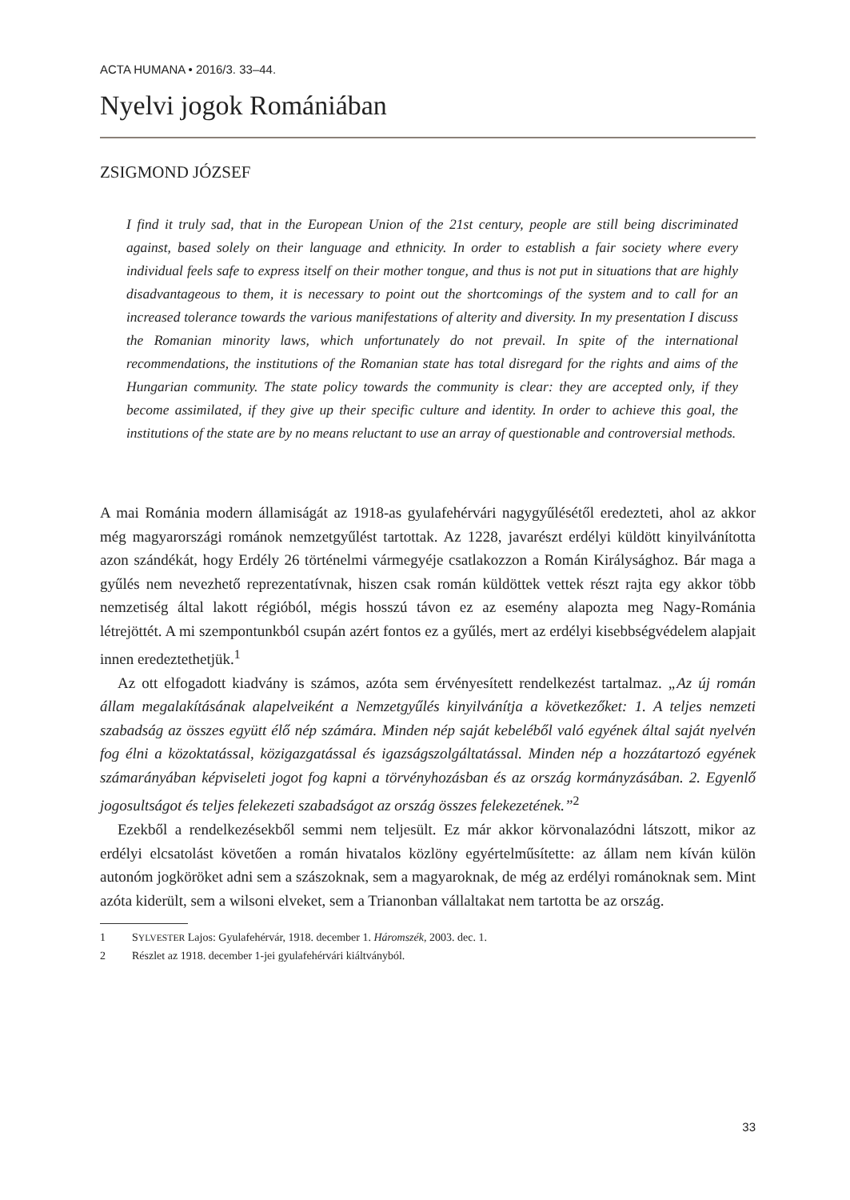ACTA HUMANA • 2016/3. 33–44.
Nyelvi jogok Romániában
ZSIGMOND JÓZSEF
I find it truly sad, that in the European Union of the 21st century, people are still being discriminated against, based solely on their language and ethnicity. In order to establish a fair society where every individual feels safe to express itself on their mother tongue, and thus is not put in situations that are highly disadvantageous to them, it is necessary to point out the shortcomings of the system and to call for an increased tolerance towards the various manifestations of alterity and diversity. In my presentation I discuss the Romanian minority laws, which unfortunately do not prevail. In spite of the international recommendations, the institutions of the Romanian state has total disregard for the rights and aims of the Hungarian community. The state policy towards the community is clear: they are accepted only, if they become assimilated, if they give up their specific culture and identity. In order to achieve this goal, the institutions of the state are by no means reluctant to use an array of questionable and controversial methods.
A mai Románia modern államiságát az 1918-as gyulafehérvári nagygyűlésétől eredezteti, ahol az akkor még magyarországi románok nemzetgyűlést tartottak. Az 1228, javarészt erdélyi küldött kinyilvánította azon szándékát, hogy Erdély 26 történelmi vármegyéje csatlakozzon a Román Királysághoz. Bár maga a gyűlés nem nevezhető reprezentatívnak, hiszen csak román küldöttek vettek részt rajta egy akkor több nemzetiség által lakott régióból, mégis hosszú távon ez az esemény alapozta meg Nagy-Románia létrejöttét. A mi szempontunkból csupán azért fontos ez a gyűlés, mert az erdélyi kisebbségvédelem alapjait innen eredeztethetjük.<sup>1</sup>
Az ott elfogadott kiadvány is számos, azóta sem érvényesített rendelkezést tartalmaz. „Az új román állam megalakításának alapelveiként a Nemzetgyűlés kinyilvánítja a következőket: 1. A teljes nemzeti szabadság az összes együtt élő nép számára. Minden nép saját kebeléből való egyének által saját nyelvén fog élni a közoktatással, közigazgatással és igazságszolgáltatással. Minden nép a hozzátartozó egyének számarányában képviseleti jogot fog kapni a törvényhozásban és az ország kormányzásában. 2. Egyenlő jogosultságot és teljes felekezeti szabadságot az ország összes felekezetének.”<sup>2</sup>
Ezekből a rendelkezésekből semmi nem teljesült. Ez már akkor körvonalazódni látszott, mikor az erdélyi elcsatolást követően a román hivatalos közlöny egyértelműsítette: az állam nem kíván külön autonóm jogköröket adni sem a szászoknak, sem a magyaroknak, de még az erdélyi románoknak sem. Mint azóta kiderült, sem a wilsoni elveket, sem a Trianonban vállaltakat nem tartotta be az ország.
1 SYLVESTER Lajos: Gyulafehérvár, 1918. december 1. Háromszék, 2003. dec. 1.
2 Részlet az 1918. december 1-jei gyulafehérvári kiáltványból.
33